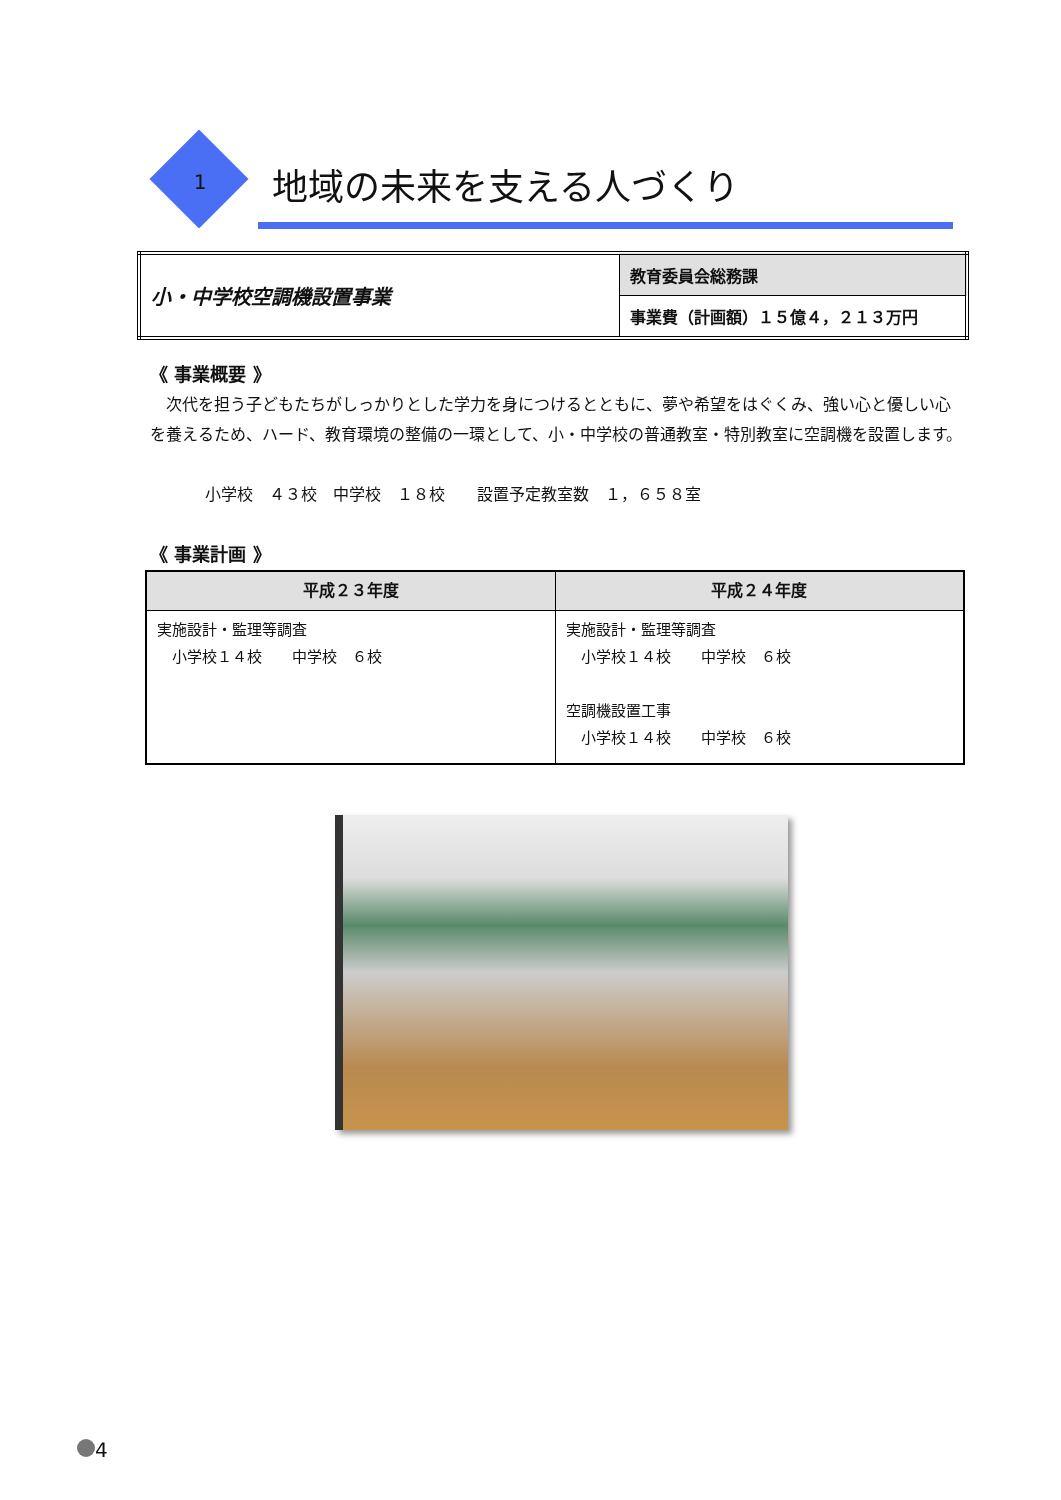1 地域の未来を支える人づくり
| 小・中学校空調機設置事業 | 教育委員会総務課 |
| | 事業費（計画額）１５億４，２１３万円 |
《 事業概要 》
　次代を担う子どもたちがしっかりとした学力を身につけるとともに、夢や希望をはぐくみ、強い心と優しい心を養えるため、ハード、教育環境の整備の一環として、小・中学校の普通教室・特別教室に空調機を設置します。
小学校　４３校　中学校　１８校　　設置予定教室数　１，６５８室
《 事業計画 》
| 平成２３年度 | 平成２４年度 |
| --- | --- |
| 実施設計・監理等調査 小学校１４校 中学校 ６校 | 実施設計・監理等調査 小学校１４校 中学校 ６校 空調機設置工事 小学校１４校 中学校 ６校 |
4